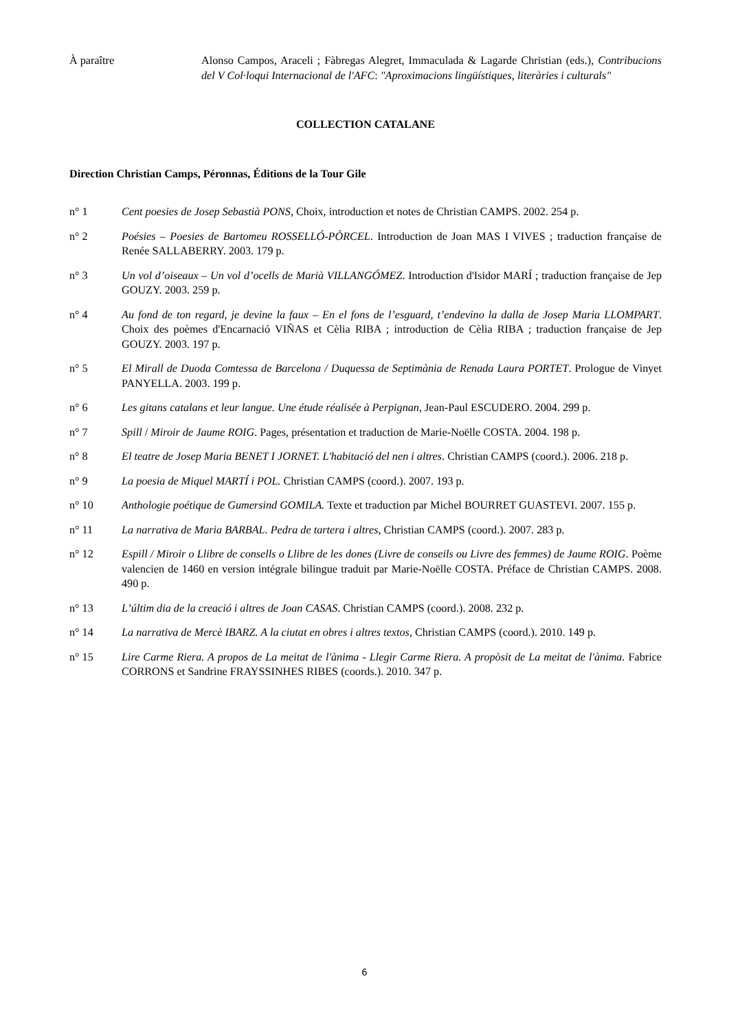À paraître Alonso Campos, Araceli ; Fàbregas Alegret, Immaculada & Lagarde Christian (eds.), Contribucions del V Col·loqui Internacional de l'AFC: "Aproximacions lingüístiques, literàries i culturals"
COLLECTION CATALANE
Direction Christian Camps, Péronnas, Éditions de la Tour Gile
n° 1 Cent poesies de Josep Sebastià PONS, Choix, introduction et notes de Christian CAMPS. 2002. 254 p.
n° 2 Poésies – Poesies de Bartomeu ROSSELLÓ-PÒRCEL. Introduction de Joan MAS I VIVES ; traduction française de Renée SALLABERRY. 2003. 179 p.
n° 3 Un vol d’oiseaux – Un vol d’ocells de Marià VILLANGÓMEZ. Introduction d'Isidor MARÍ ; traduction française de Jep GOUZY. 2003. 259 p.
n° 4 Au fond de ton regard, je devine la faux – En el fons de l’esguard, t’endevino la dalla de Josep Maria LLOMPART. Choix des poèmes d'Encarnació VIÑAS et Cèlia RIBA ; introduction de Cèlia RIBA ; traduction française de Jep GOUZY. 2003. 197 p.
n° 5 El Mirall de Duoda Comtessa de Barcelona / Duquessa de Septimània de Renada Laura PORTET. Prologue de Vinyet PANYELLA. 2003. 199 p.
n° 6 Les gitans catalans et leur langue. Une étude réalisée à Perpignan, Jean-Paul ESCUDERO. 2004. 299 p.
n° 7 Spill / Miroir de Jaume ROIG. Pages, présentation et traduction de Marie-Noëlle COSTA. 2004. 198 p.
n° 8 El teatre de Josep Maria BENET I JORNET. L'habitació del nen i altres. Christian CAMPS (coord.). 2006. 218 p.
n° 9 La poesia de Miquel MARTÍ i POL. Christian CAMPS (coord.). 2007. 193 p.
n° 10 Anthologie poétique de Gumersind GOMILA. Texte et traduction par Michel BOURRET GUASTEVI. 2007. 155 p.
n° 11 La narrativa de Maria BARBAL. Pedra de tartera i altres, Christian CAMPS (coord.). 2007. 283 p.
n° 12 Espill / Miroir o Llibre de consells o Llibre de les dones (Livre de conseils ou Livre des femmes) de Jaume ROIG. Poème valencien de 1460 en version intégrale bilingue traduit par Marie-Noëlle COSTA. Préface de Christian CAMPS. 2008. 490 p.
n° 13 L’últim dia de la creació i altres de Joan CASAS. Christian CAMPS (coord.). 2008. 232 p.
n° 14 La narrativa de Mercè IBARZ. A la ciutat en obres i altres textos, Christian CAMPS (coord.). 2010. 149 p.
n° 15 Lire Carme Riera. A propos de La meitat de l'ànima - Llegir Carme Riera. A propòsit de La meitat de l'ànima. Fabrice CORRONS et Sandrine FRAYSSINHES RIBES (coords.). 2010. 347 p.
6